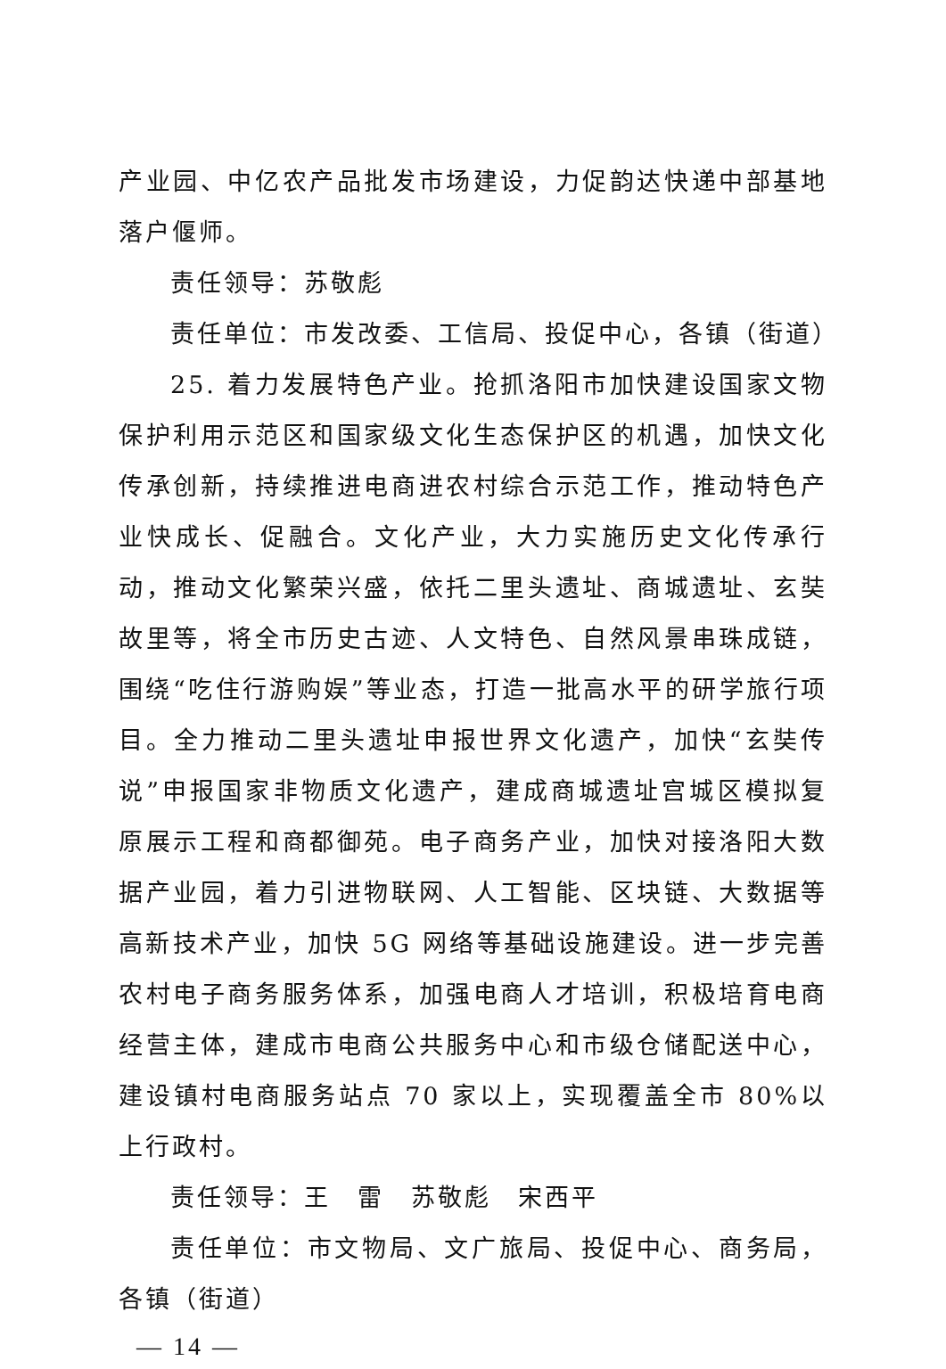产业园、中亿农产品批发市场建设，力促韵达快递中部基地落户偃师。
责任领导：苏敬彪
责任单位：市发改委、工信局、投促中心，各镇（街道）
25. 着力发展特色产业。抢抓洛阳市加快建设国家文物保护利用示范区和国家级文化生态保护区的机遇，加快文化传承创新，持续推进电商进农村综合示范工作，推动特色产业快成长、促融合。文化产业，大力实施历史文化传承行动，推动文化繁荣兴盛，依托二里头遗址、商城遗址、玄奘故里等，将全市历史古迹、人文特色、自然风景串珠成链，围绕“吃住行游购娱”等业态，打造一批高水平的研学旅行项目。全力推动二里头遗址申报世界文化遗产，加快“玄奘传说”申报国家非物质文化遗产，建成商城遗址宫城区模拟复原展示工程和商都御苑。电子商务产业，加快对接洛阳大数据产业园，着力引进物联网、人工智能、区块链、大数据等高新技术产业，加快 5G 网络等基础设施建设。进一步完善农村电子商务服务体系，加强电商人才培训，积极培育电商经营主体，建成市电商公共服务中心和市级仓储配送中心，建设镇村电商服务站点 70 家以上，实现覆盖全市 80%以上行政村。
责任领导：王　雷　苏敬彪　宋西平
责任单位：市文物局、文广旅局、投促中心、商务局，各镇（街道）
— 14 —